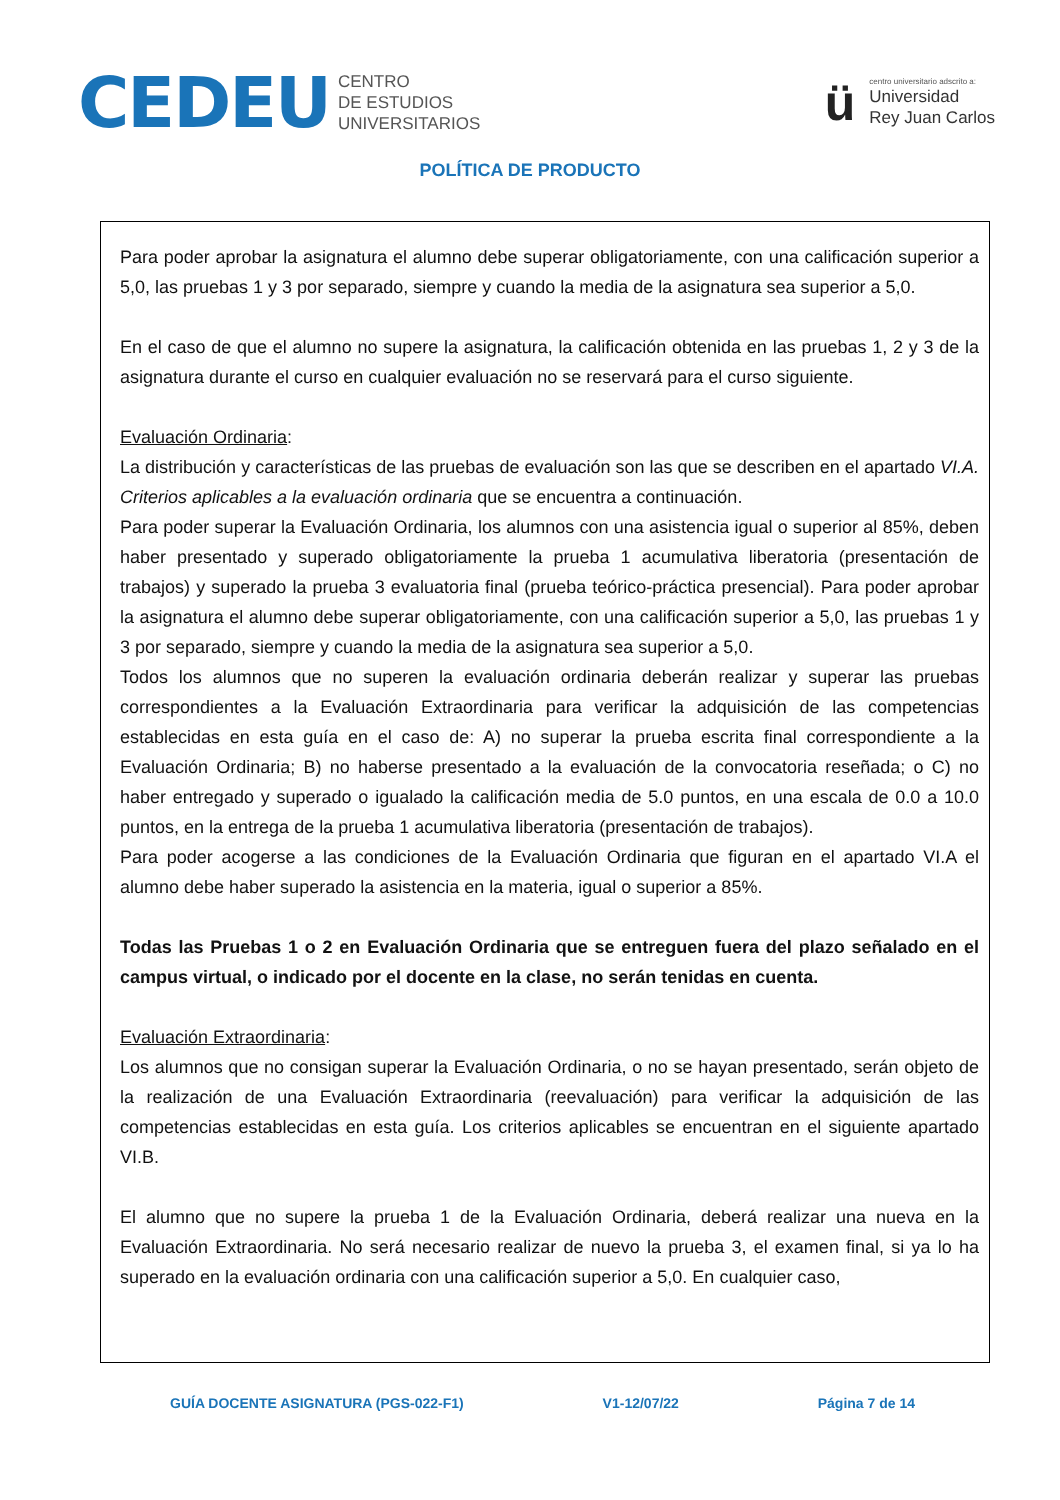CEDEU
CENTRO
DE ESTUDIOS
UNIVERSITARIOS
ü
centro universitario adscrito a:
Universidad
Rey Juan Carlos
POLÍTICA DE PRODUCTO
Para poder aprobar la asignatura el alumno debe superar obligatoriamente, con una calificación superior a 5,0, las pruebas 1 y 3 por separado, siempre y cuando la media de la asignatura sea superior a 5,0.
En el caso de que el alumno no supere la asignatura, la calificación obtenida en las pruebas 1, 2 y 3 de la asignatura durante el curso en cualquier evaluación no se reservará para el curso siguiente.
Evaluación Ordinaria:
La distribución y características de las pruebas de evaluación son las que se describen en el apartado VI.A. Criterios aplicables a la evaluación ordinaria que se encuentra a continuación.
Para poder superar la Evaluación Ordinaria, los alumnos con una asistencia igual o superior al 85%, deben haber presentado y superado obligatoriamente la prueba 1 acumulativa liberatoria (presentación de trabajos) y superado la prueba 3 evaluatoria final (prueba teórico-práctica presencial). Para poder aprobar la asignatura el alumno debe superar obligatoriamente, con una calificación superior a 5,0, las pruebas 1 y 3 por separado, siempre y cuando la media de la asignatura sea superior a 5,0.
Todos los alumnos que no superen la evaluación ordinaria deberán realizar y superar las pruebas correspondientes a la Evaluación Extraordinaria para verificar la adquisición de las competencias establecidas en esta guía en el caso de: A) no superar la prueba escrita final correspondiente a la Evaluación Ordinaria; B) no haberse presentado a la evaluación de la convocatoria reseñada; o C) no haber entregado y superado o igualado la calificación media de 5.0 puntos, en una escala de 0.0 a 10.0 puntos, en la entrega de la prueba 1 acumulativa liberatoria (presentación de trabajos).
Para poder acogerse a las condiciones de la Evaluación Ordinaria que figuran en el apartado VI.A el alumno debe haber superado la asistencia en la materia, igual o superior a 85%.
Todas las Pruebas 1 o 2 en Evaluación Ordinaria que se entreguen fuera del plazo señalado en el campus virtual, o indicado por el docente en la clase, no serán tenidas en cuenta.
Evaluación Extraordinaria:
Los alumnos que no consigan superar la Evaluación Ordinaria, o no se hayan presentado, serán objeto de la realización de una Evaluación Extraordinaria (reevaluación) para verificar la adquisición de las competencias establecidas en esta guía. Los criterios aplicables se encuentran en el siguiente apartado VI.B.
El alumno que no supere la prueba 1 de la Evaluación Ordinaria, deberá realizar una nueva en la Evaluación Extraordinaria. No será necesario realizar de nuevo la prueba 3, el examen final, si ya lo ha superado en la evaluación ordinaria con una calificación superior a 5,0. En cualquier caso,
GUÍA DOCENTE ASIGNATURA (PGS-022-F1) V1-12/07/22 Página 7 de 14